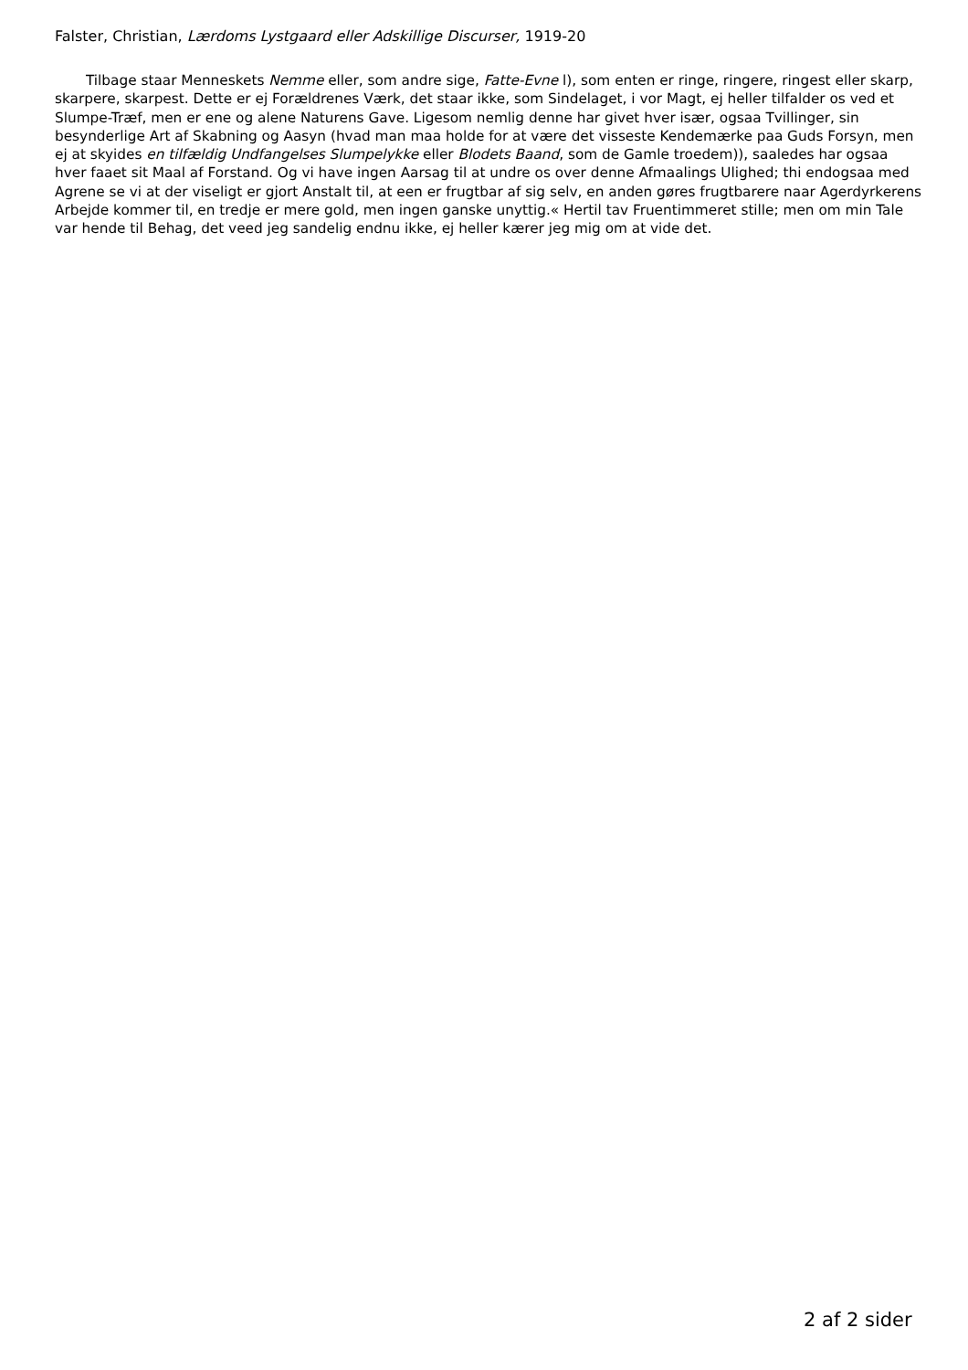Falster, Christian, Lærdoms Lystgaard eller Adskillige Discurser, 1919-20
Tilbage staar Menneskets Nemme eller, som andre sige, Fatte-Evne l), som enten er ringe, ringere, ringest eller skarp, skarpere, skarpest. Dette er ej Forældrenes Værk, det staar ikke, som Sindelaget, i vor Magt, ej heller tilfalder os ved et Slumpe-Træf, men er ene og alene Naturens Gave. Ligesom nemlig denne har givet hver især, ogsaa Tvillinger, sin besynderlige Art af Skabning og Aasyn (hvad man maa holde for at være det visseste Kendemærke paa Guds Forsyn, men ej at skyides en tilfældig Undfangelses Slumpelykke eller Blodets Baand, som de Gamle troedem)), saaledes har ogsaa hver faaet sit Maal af Forstand. Og vi have ingen Aarsag til at undre os over denne Afmaalings Ulighed; thi endogsaa med Agrene se vi at der viseligt er gjort Anstalt til, at een er frugtbar af sig selv, en anden gøres frugtbarere naar Agerdyrkerens Arbejde kommer til, en tredje er mere gold, men ingen ganske unyttig.« Hertil tav Fruentimmeret stille; men om min Tale var hende til Behag, det veed jeg sandelig endnu ikke, ej heller kærer jeg mig om at vide det.
2 af 2 sider